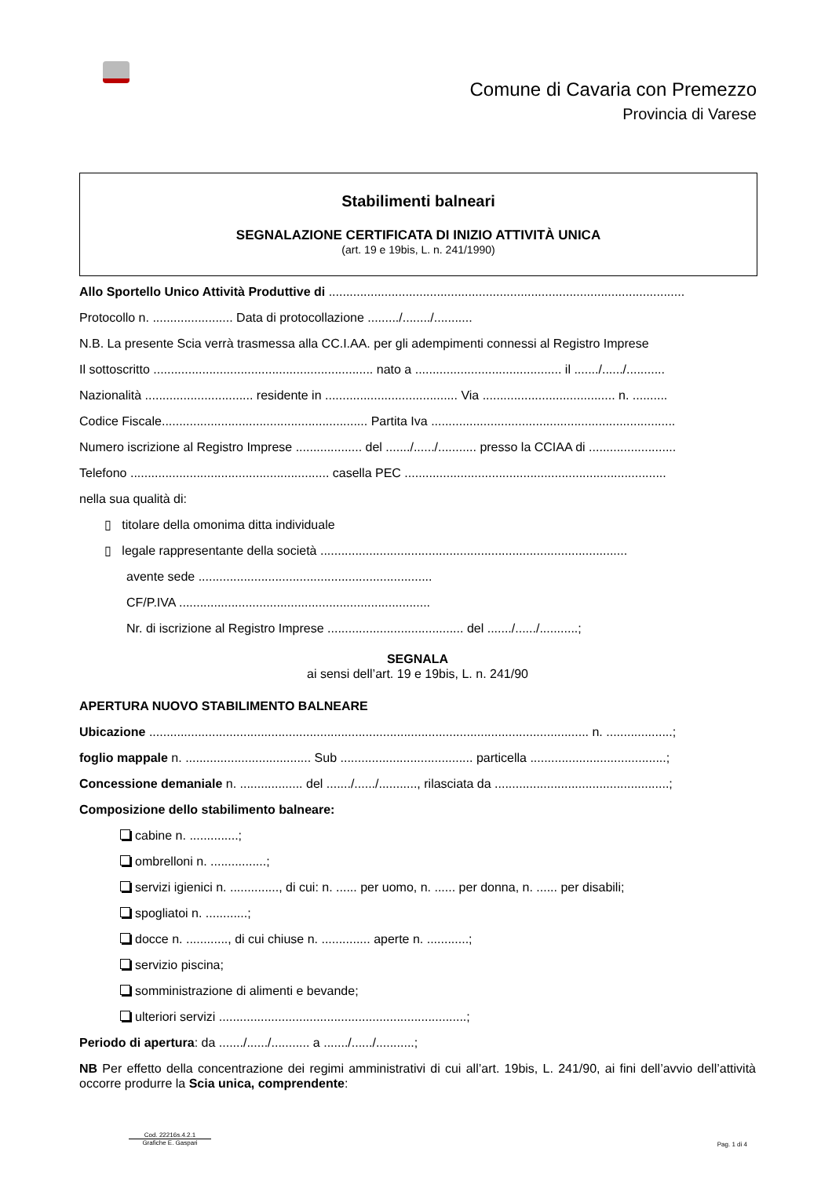Comune di Cavaria con Premezzo
Provincia di Varese
Stabilimenti balneari
SEGNALAZIONE CERTIFICATA DI INIZIO ATTIVITÀ UNICA
(art. 19 e 19bis, L. n. 241/1990)
Allo Sportello Unico Attività Produttive di ......................................................................................................
Protocollo n. ....................... Data di protocollazione ........./......../...........
N.B. La presente Scia verrà trasmessa alla CC.I.AA. per gli adempimenti connessi al Registro Imprese
Il sottoscritto ............................................................... nato a .......................................... il ......./....../...........
Nazionalità ............................... residente in ...................................... Via ...................................... n. ..........
Codice Fiscale........................................................... Partita Iva ......................................................................
Numero iscrizione al Registro Imprese ................... del ......./....../........... presso la CCIAA di .........................
Telefono ......................................................... casella PEC ...........................................................................
nella sua qualità di:
▯ titolare della omonima ditta individuale
▯ legale rappresentante della società ........................................................................................
avente sede ...................................................................
CF/P.IVA ........................................................................
Nr. di iscrizione al Registro Imprese ....................................... del ......./....../...........;
SEGNALA
ai sensi dell’art. 19 e 19bis, L. n. 241/90
APERTURA NUOVO STABILIMENTO BALNEARE
Ubicazione .............................................................................................................................. n. ...................;
foglio mappale n. .................................... Sub ...................................... particella .......................................;
Concessione demaniale n. .................. del ......./....../..........., rilasciata da ..................................................;
Composizione dello stabilimento balneare:
cabine n. ..............;
ombrelloni n. ................;
servizi igienici n. .............., di cui: n. ...... per uomo, n. ...... per donna, n. ...... per disabili;
spogliatoi n. ............;
docce n. ............, di cui chiuse n. .............. aperte n. ............;
servizio piscina;
somministrazione di alimenti e bevande;
ulteriori servizi .......................................................................;
Periodo di apertura: da ......./....../........... a ......./....../...........;
NB Per effetto della concentrazione dei regimi amministrativi di cui all’art. 19bis, L. 241/90, ai fini dell’avvio dell’attività occorre produrre la Scia unica, comprendente:
Cod. 22216s.4.2.1
Grafiche E. Gaspari
Pag. 1 di 4